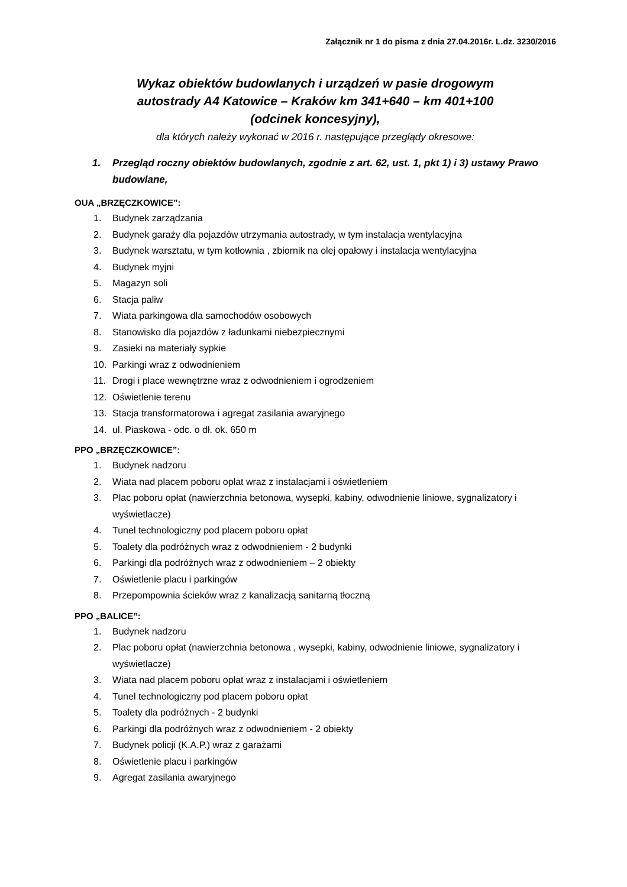Załącznik nr 1 do pisma z dnia 27.04.2016r. L.dz. 3230/2016
Wykaz obiektów budowlanych i urządzeń w pasie drogowym
autostrady A4 Katowice – Kraków km 341+640 – km 401+100
(odcinek koncesyjny),
dla których należy wykonać w 2016 r. następujące przeglądy okresowe:
1. Przegląd roczny obiektów budowlanych, zgodnie z art. 62, ust. 1, pkt 1) i 3) ustawy Prawo budowlane,
OUA „BRZĘCZKOWICE”:
1. Budynek zarządzania
2. Budynek garaży dla pojazdów utrzymania autostrady, w tym instalacja wentylacyjna
3. Budynek warsztatu, w tym kotłownia , zbiornik na olej opałowy i instalacja wentylacyjna
4. Budynek myjni
5. Magazyn soli
6. Stacja paliw
7. Wiata parkingowa dla samochodów osobowych
8. Stanowisko dla pojazdów z ładunkami niebezpiecznymi
9. Zasieki na materiały sypkie
10. Parkingi wraz z odwodnieniem
11. Drogi i place wewnętrzne wraz z odwodnieniem i ogrodzeniem
12. Oświetlenie terenu
13. Stacja transformatorowa i agregat zasilania awaryjnego
14. ul. Piaskowa - odc. o dł. ok. 650 m
PPO „BRZĘCZKOWICE”:
1. Budynek nadzoru
2. Wiata nad placem poboru opłat wraz z instalacjami i oświetleniem
3. Plac poboru opłat (nawierzchnia betonowa, wysepki, kabiny, odwodnienie liniowe, sygnalizatory i wyświetlacze)
4. Tunel technologiczny pod placem poboru opłat
5. Toalety dla podróżnych wraz z odwodnieniem - 2 budynki
6. Parkingi dla podróżnych wraz z odwodnieniem – 2 obiekty
7. Oświetlenie placu i parkingów
8. Przepompownia ścieków wraz z kanalizacją sanitarną tłoczną
PPO „BALICE”:
1. Budynek nadzoru
2. Plac poboru opłat (nawierzchnia betonowa , wysepki, kabiny, odwodnienie liniowe, sygnalizatory i wyświetlacze)
3. Wiata nad placem poboru opłat wraz z instalacjami i oświetleniem
4. Tunel technologiczny pod placem poboru opłat
5. Toalety dla podróżnych - 2 budynki
6. Parkingi dla podróżnych wraz z odwodnieniem - 2 obiekty
7. Budynek policji (K.A.P.) wraz z garażami
8. Oświetlenie placu i parkingów
9. Agregat zasilania awaryjnego